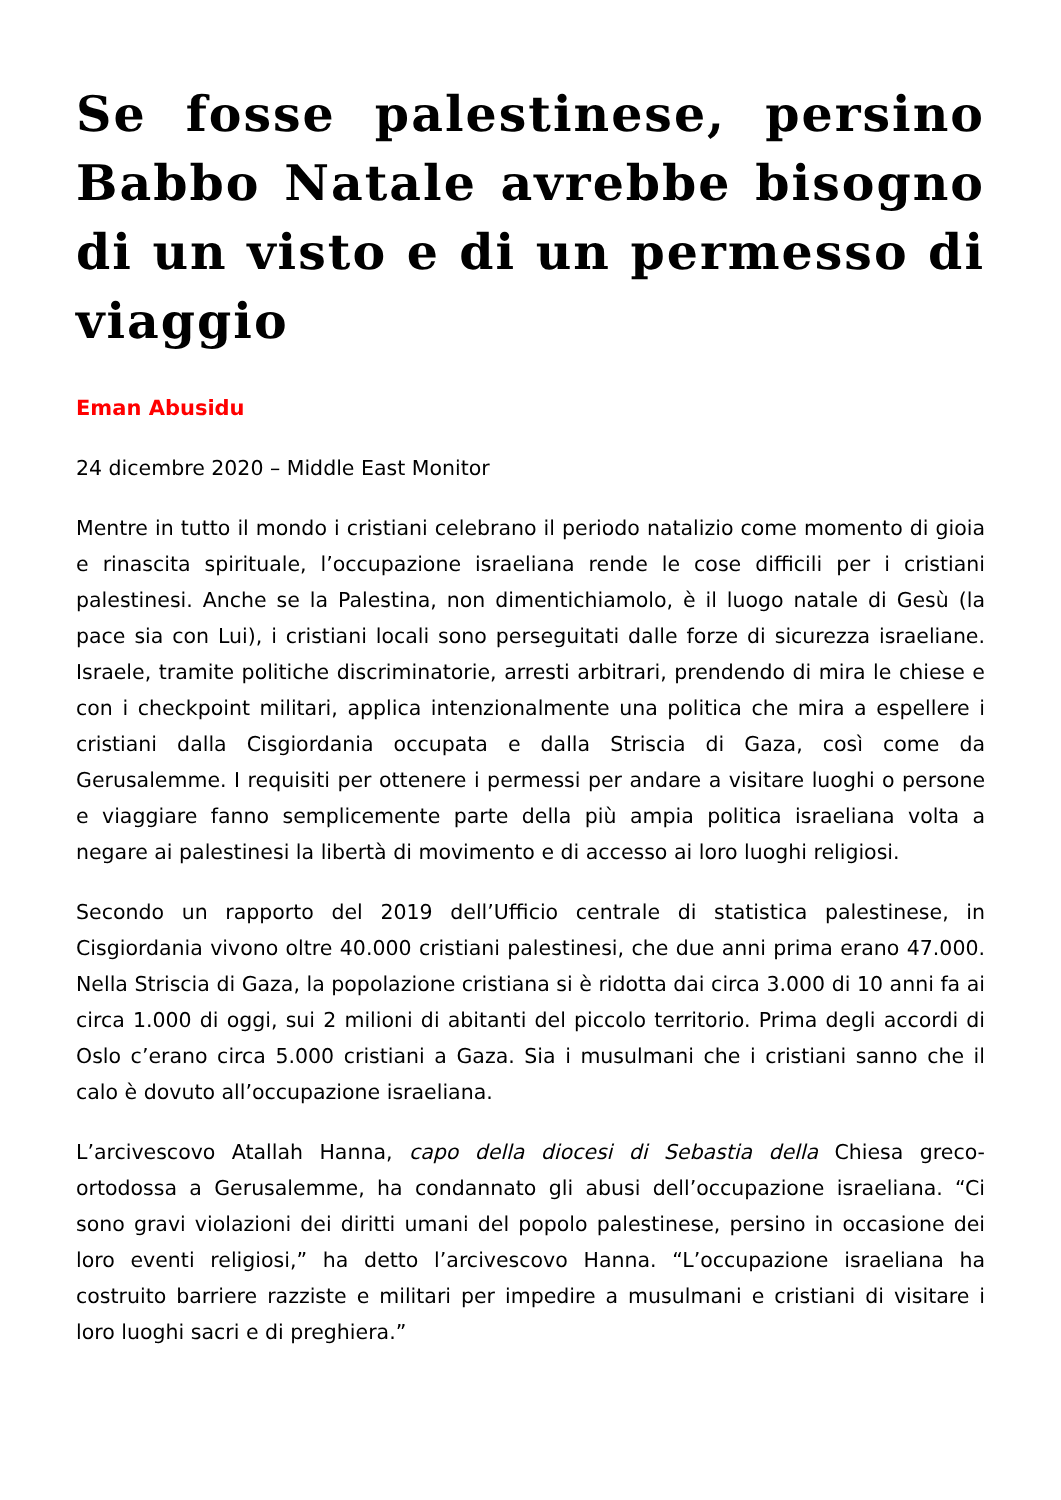Se fosse palestinese, persino Babbo Natale avrebbe bisogno di un visto e di un permesso di viaggio
Eman Abusidu
24 dicembre 2020 – Middle East Monitor
Mentre in tutto il mondo i cristiani celebrano il periodo natalizio come momento di gioia e rinascita spirituale, l’occupazione israeliana rende le cose difficili per i cristiani palestinesi. Anche se la Palestina, non dimentichiamolo, è il luogo natale di Gesù (la pace sia con Lui), i cristiani locali sono perseguitati dalle forze di sicurezza israeliane. Israele, tramite politiche discriminatorie, arresti arbitrari, prendendo di mira le chiese e con i checkpoint militari, applica intenzionalmente una politica che mira a espellere i cristiani dalla Cisgiordania occupata e dalla Striscia di Gaza, così come da Gerusalemme. I requisiti per ottenere i permessi per andare a visitare luoghi o persone e viaggiare fanno semplicemente parte della più ampia politica israeliana volta a negare ai palestinesi la libertà di movimento e di accesso ai loro luoghi religiosi.
Secondo un rapporto del 2019 dell’Ufficio centrale di statistica palestinese, in Cisgiordania vivono oltre 40.000 cristiani palestinesi, che due anni prima erano 47.000. Nella Striscia di Gaza, la popolazione cristiana si è ridotta dai circa 3.000 di 10 anni fa ai circa 1.000 di oggi, sui 2 milioni di abitanti del piccolo territorio. Prima degli accordi di Oslo c’erano circa 5.000 cristiani a Gaza. Sia i musulmani che i cristiani sanno che il calo è dovuto all’occupazione israeliana.
L’arcivescovo Atallah Hanna, capo della diocesi di Sebastia della Chiesa greco-ortodossa a Gerusalemme, ha condannato gli abusi dell’occupazione israeliana. “Ci sono gravi violazioni dei diritti umani del popolo palestinese, persino in occasione dei loro eventi religiosi,” ha detto l’arcivescovo Hanna. “L’occupazione israeliana ha costruito barriere razziste e militari per impedire a musulmani e cristiani di visitare i loro luoghi sacri e di preghiera.”